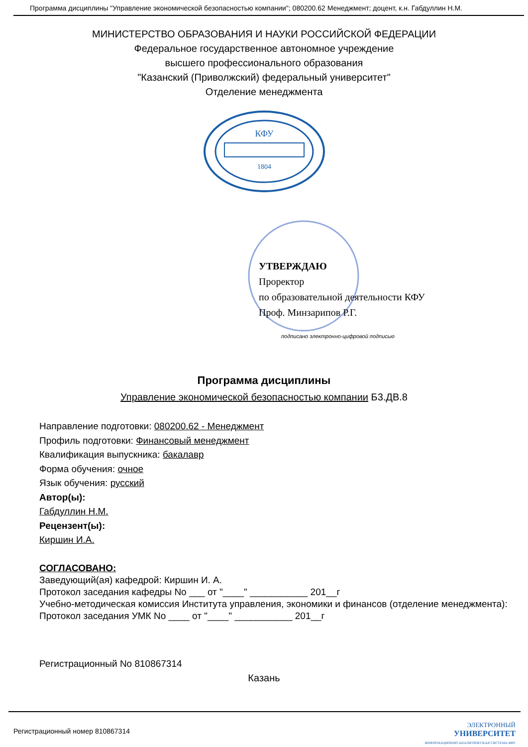Программа дисциплины "Управление экономической безопасностью компании"; 080200.62 Менеджмент; доцент, к.н. Габдуллин Н.М.
МИНИСТЕРСТВО ОБРАЗОВАНИЯ И НАУКИ РОССИЙСКОЙ ФЕДЕРАЦИИ
Федеральное государственное автономное учреждение
высшего профессионального образования
"Казанский (Приволжский) федеральный университет"
Отделение менеджмента
КФУ
1804
УТВЕРЖДАЮ
Проректор
по образовательной деятельности КФУ
Проф. Минзарипов Р.Г.
подписано электронно-цифровой подписью
Программа дисциплины
Управление экономической безопасностью компании Б3.ДВ.8
Направление подготовки: 080200.62 - Менеджмент
Профиль подготовки: Финансовый менеджмент
Квалификация выпускника: бакалавр
Форма обучения: очное
Язык обучения: русский
Автор(ы):
Габдуллин Н.М.
Рецензент(ы):
Киршин И.А.
СОГЛАСОВАНО:
Заведующий(ая) кафедрой: Киршин И. А.
Протокол заседания кафедры No ___ от "____" ___________ 201__г
Учебно-методическая комиссия Института управления, экономики и финансов (отделение менеджмента):
Протокол заседания УМК No ____ от "____" ___________ 201__г
Регистрационный No 810867314
Казань
Регистрационный номер 810867314 ЭЛЕКТРОННЫЙ
УНИВЕРСИТЕТ
ИНФОРМАЦИОННО АНАЛИТИЧЕСКАЯ СИСТЕМА КФУ